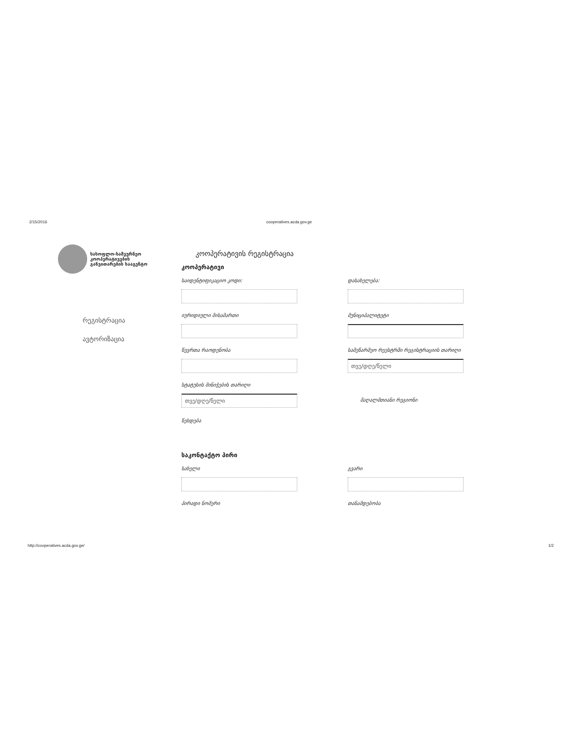2/15/2016 cooperatives.acda.gov.ge
სასოფლო-სამეურნეო
კოოპერატივების
განვითარების სააგენტო
რეგისტრაცია
ავტორიზაცია
კოოპერატივის რეგისტრაცია
კოოპერატივი
საიდენტიფიკაციო კოდი: დასახელება:
იურიდიული მისამართი მუნიციპალიტეტი
წევრთა რაოდენობა სამეწარმეო რეესტრში რეგისტრაციის თარიღი
თვე/დღე/წელი
სტატუსის მინიჭების თარიღი
თვე/დღე/წელი
მაღალმთიანი რეგიონი
წესდება
საკონტაქტო პირი
სახელი გვარი
პირადი ნომერი თანამდებობა
http://cooperatives.acda.gov.ge/ 1/2